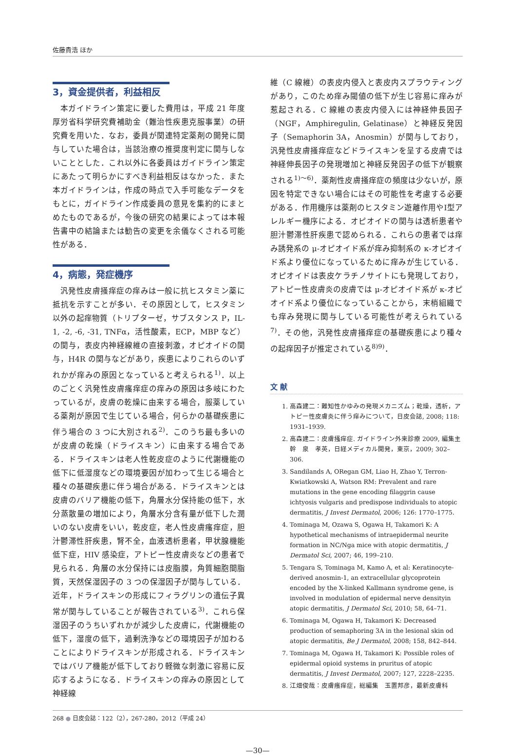佐藤貴浩 ほか
3，資金提供者，利益相反
本ガイドライン策定に要した費用は，平成 21 年度厚労省科学研究費補助金（難治性疾患克服事業）の研究費を用いた．なお，委員が関連特定薬剤の開発に関与していた場合は，当該治療の推奨度判定に関与しないこととした．これ以外に各委員はガイドライン策定にあたって明らかにすべき利益相反はなかった．また本ガイドラインは，作成の時点で入手可能なデータをもとに，ガイドライン作成委員の意見を集約的にまとめたものであるが，今後の研究の結果によっては本報告書中の結論または勧告の変更を余儀なくされる可能性がある．
4，病態，発症機序
汎発性皮膚掻痒症の痒みは一般に抗ヒスタミン薬に抵抗を示すことが多い．その原因として，ヒスタミン以外の起痒物質（トリプターゼ，サブスタンス P，IL-1, -2, -6, -31, TNFα，活性酸素，ECP，MBP など）の関与，表皮内神経線維の直接刺激，オピオイドの関与，H4R の関与などがあり，疾患によりこれらのいずれかが痒みの原因となっていると考えられる<sup>1)</sup>．以上のごとく汎発性皮膚瘙痒症の痒みの原因は多岐にわたっているが，皮膚の乾燥に由来する場合，服薬している薬剤が原因で生じている場合，何らかの基礎疾患に伴う場合の 3 つに大別される<sup>2)</sup>．このうち最も多いのが皮膚の乾燥（ドライスキン）に由来する場合である．ドライスキンは老人性乾皮症のように代謝機能の低下に低湿度などの環境要因が加わって生じる場合と種々の基礎疾患に伴う場合がある．ドライスキンとは皮膚のバリア機能の低下，角層水分保持能の低下，水分蒸散量の増加により，角層水分含有量が低下した潤いのない皮膚をいい，乾皮症，老人性皮膚瘙痒症，胆汁鬱滞性肝疾患，腎不全，血液透析患者，甲状腺機能低下症，HIV 感染症，アトピー性皮膚炎などの患者で見られる．角層の水分保持には皮脂膜，角質細胞間脂質，天然保湿因子の 3 つの保湿因子が関与している．近年，ドライスキンの形成にフィラグリンの遺伝子異常が関与していることが報告されている<sup>3)</sup>．これら保湿因子のうちいずれかが減少した皮膚に，代謝機能の低下，湿度の低下，過剰洗浄などの環境因子が加わることによりドライスキンが形成される．ドライスキンではバリア機能が低下しており軽微な刺激に容易に反応するようになる．ドライスキンの痒みの原因として神経線
維（C 線維）の表皮内侵入と表皮内スプラウティングがあり，このため痒み閾値の低下が生じ容易に痒みが惹起される．C 線維の表皮内侵入には神経伸長因子（NGF，Amphiregulin, Gelatinase）と神経反発因子（Semaphorin 3A，Anosmin）が関与しており，汎発性皮膚掻痒症などドライスキンを呈する皮膚では神経伸長因子の発現増加と神経反発因子の低下が観察される<sup>1)～6)</sup>．薬剤性皮膚掻痒症の頻度は少ないが，原因を特定できない場合にはその可能性を考慮する必要がある．作用機序は薬剤のヒスタミン遊離作用やⅠ型アレルギー機序による．オピオイドの関与は透析患者や胆汁鬱滞性肝疾患で認められる．これらの患者では痒み誘発系の μ-オピオイド系が痒み抑制系の κ-オピオイド系より優位になっているために痒みが生じている．オピオイドは表皮ケラチノサイトにも発現しており，アトピー性皮膚炎の皮膚では μ-オピオイド系が κ-オピオイド系より優位になっていることから，末梢組織でも痒み発現に関与している可能性が考えられている<sup>7)</sup>．その他，汎発性皮膚掻痒症の基礎疾患により種々の起痒因子が推定されている<sup>8)9)</sup>．
文 献
1. 高森建二：難知性かゆみの発現メカニズム；乾燥，透析，アトピー性皮膚炎に伴う痒みについて，日皮会誌, 2008; 118: 1931–1939.
2. 高森建二：皮膚掻痒症. ガイドライン外来診療 2009, 編集主幹　泉　孝英，日経メディカル開発，東京，2009; 302–306.
3. Sandilands A, ORegan GM, Liao H, Zhao Y, Terron-Kwiatkowski A, Watson RM: Prevalent and rare mutations in the gene encoding filaggrin cause ichtyosis vulgaris and predispose individuals to atopic dermatitis, J Invest Dermatol, 2006; 126: 1770–1775.
4. Tominaga M, Ozawa S, Ogawa H, Takamori K: A hypothetical mechanisms of intraepidermal neurite formation in NC/Nga mice with atopic dermatitis, J Dermatol Sci, 2007; 46, 199–210.
5. Tengara S, Tominaga M, Kamo A, et al: Keratinocyte-derived anosmin-1, an extracellular glycoprotein encoded by the X-linked Kallmann syndrome gene, is involved in modulation of epidermal nerve densityin atopic dermatitis, J Dermatol Sci, 2010; 58, 64–71.
6. Tominaga M, Ogawa H, Takamori K: Decreased production of semaphoring 3A in the lesional skin od atopic dermatitis, Be J Dermatol, 2008; 158, 842–844.
7. Tominaga M, Ogawa H, Takamori K: Possible roles of epidermal opioid systems in pruritus of atopic dermatitis, J Invest Dermatol, 2007; 127, 2228–2235.
8. 江畑俊哉：皮膚瘙痒症，総編集　玉置邦彦，最新皮膚科
268 ● 日皮会誌：122（2），267-280，2012（平成 24）
—30—